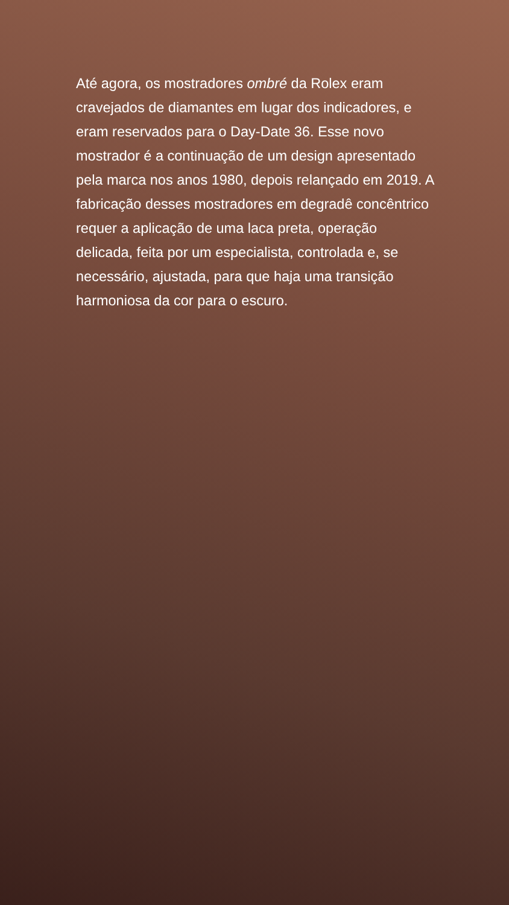Até agora, os mostradores ombré da Rolex eram cravejados de diamantes em lugar dos indicadores, e eram reservados para o Day-Date 36. Esse novo mostrador é a continuação de um design apresentado pela marca nos anos 1980, depois relançado em 2019. A fabricação desses mostradores em degradê concêntrico requer a aplicação de uma laca preta, operação delicada, feita por um especialista, controlada e, se necessário, ajustada, para que haja uma transição harmoniosa da cor para o escuro.